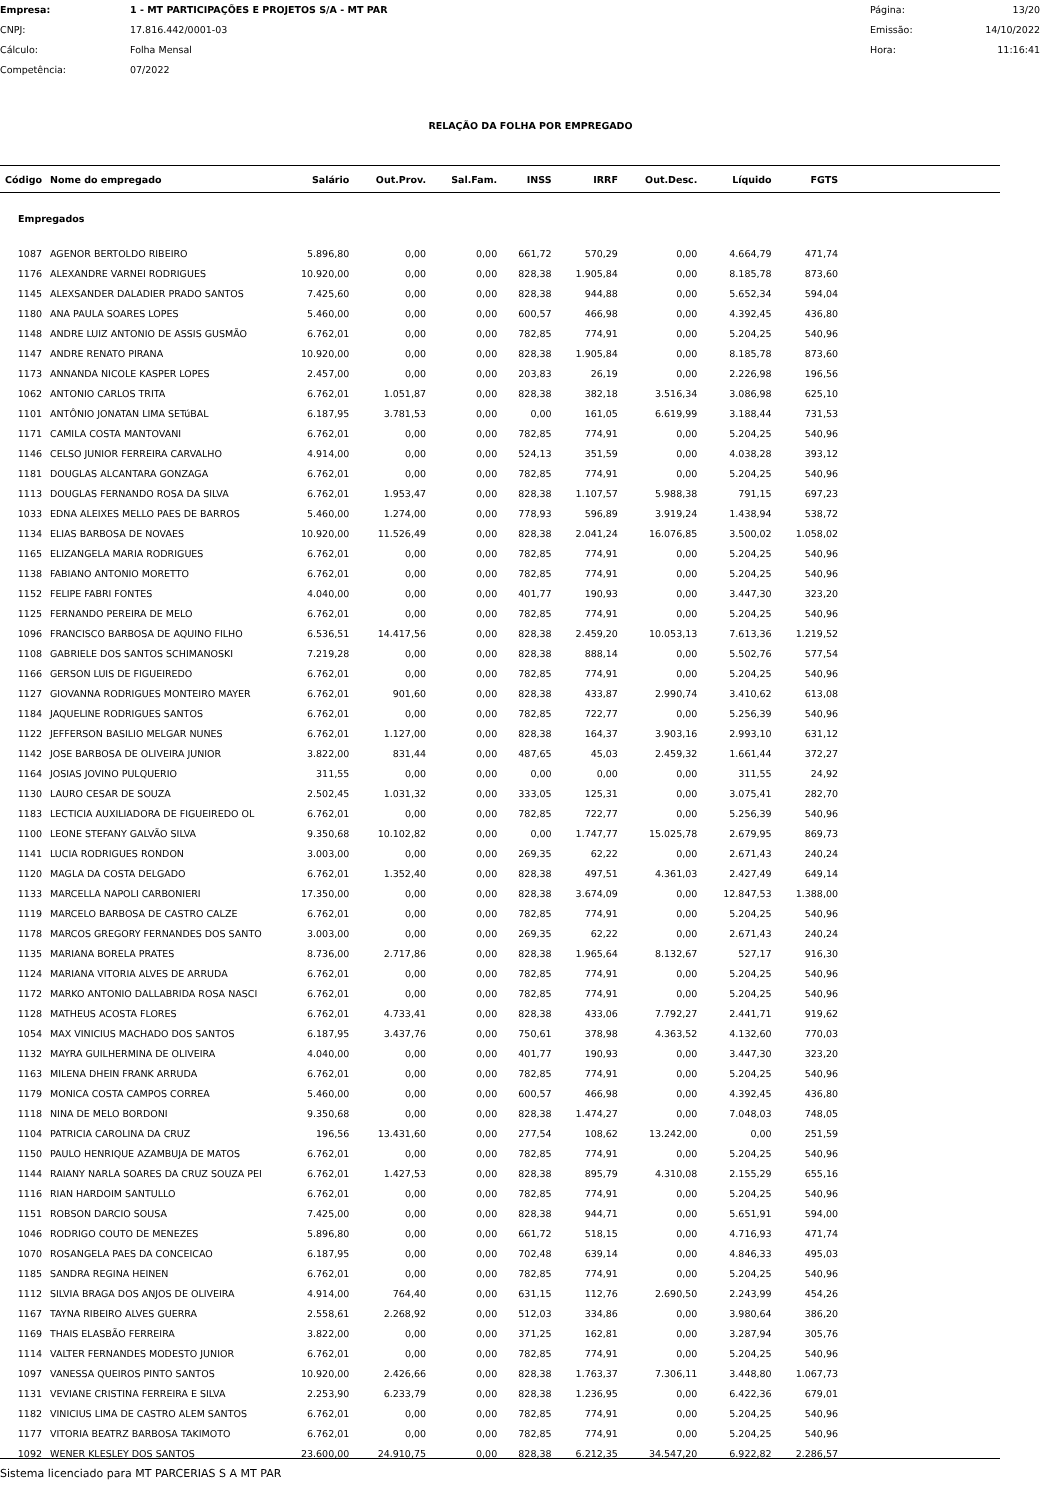Empresa:
1 - MT PARTICIPAÇÕES E PROJETOS S/A - MT PAR
Página:
13/20
CNPJ:
17.816.442/0001-03
Emissão:
14/10/2022
Cálculo:
Folha Mensal
Hora:
11:16:41
Competência:
07/2022
RELAÇÃO DA FOLHA POR EMPREGADO
| Código | Nome do empregado | Salário | Out.Prov. | Sal.Fam. | INSS | IRRF | Out.Desc. | Líquido | FGTS | |
| --- | --- | --- | --- | --- | --- | --- | --- | --- | --- | --- |
| Empregados | | | | | | | | | | |
| 1087 | AGENOR BERTOLDO RIBEIRO | 5.896,80 | 0,00 | 0,00 | 661,72 | 570,29 | 0,00 | 4.664,79 | 471,74 | |
| 1176 | ALEXANDRE VARNEI RODRIGUES | 10.920,00 | 0,00 | 0,00 | 828,38 | 1.905,84 | 0,00 | 8.185,78 | 873,60 | |
| 1145 | ALEXSANDER DALADIER PRADO SANTOS | 7.425,60 | 0,00 | 0,00 | 828,38 | 944,88 | 0,00 | 5.652,34 | 594,04 | |
| 1180 | ANA PAULA SOARES LOPES | 5.460,00 | 0,00 | 0,00 | 600,57 | 466,98 | 0,00 | 4.392,45 | 436,80 | |
| 1148 | ANDRE LUIZ ANTONIO DE ASSIS GUSMÃO | 6.762,01 | 0,00 | 0,00 | 782,85 | 774,91 | 0,00 | 5.204,25 | 540,96 | |
| 1147 | ANDRE RENATO PIRANA | 10.920,00 | 0,00 | 0,00 | 828,38 | 1.905,84 | 0,00 | 8.185,78 | 873,60 | |
| 1173 | ANNANDA NICOLE KASPER LOPES | 2.457,00 | 0,00 | 0,00 | 203,83 | 26,19 | 0,00 | 2.226,98 | 196,56 | |
| 1062 | ANTONIO CARLOS TRITA | 6.762,01 | 1.051,87 | 0,00 | 828,38 | 382,18 | 3.516,34 | 3.086,98 | 625,10 | |
| 1101 | ANTÔNIO JONATAN LIMA SETúBAL | 6.187,95 | 3.781,53 | 0,00 | 0,00 | 161,05 | 6.619,99 | 3.188,44 | 731,53 | |
| 1171 | CAMILA COSTA MANTOVANI | 6.762,01 | 0,00 | 0,00 | 782,85 | 774,91 | 0,00 | 5.204,25 | 540,96 | |
| 1146 | CELSO JUNIOR FERREIRA CARVALHO | 4.914,00 | 0,00 | 0,00 | 524,13 | 351,59 | 0,00 | 4.038,28 | 393,12 | |
| 1181 | DOUGLAS ALCANTARA GONZAGA | 6.762,01 | 0,00 | 0,00 | 782,85 | 774,91 | 0,00 | 5.204,25 | 540,96 | |
| 1113 | DOUGLAS FERNANDO ROSA DA SILVA | 6.762,01 | 1.953,47 | 0,00 | 828,38 | 1.107,57 | 5.988,38 | 791,15 | 697,23 | |
| 1033 | EDNA ALEIXES MELLO PAES DE BARROS | 5.460,00 | 1.274,00 | 0,00 | 778,93 | 596,89 | 3.919,24 | 1.438,94 | 538,72 | |
| 1134 | ELIAS BARBOSA DE NOVAES | 10.920,00 | 11.526,49 | 0,00 | 828,38 | 2.041,24 | 16.076,85 | 3.500,02 | 1.058,02 | |
| 1165 | ELIZANGELA MARIA RODRIGUES | 6.762,01 | 0,00 | 0,00 | 782,85 | 774,91 | 0,00 | 5.204,25 | 540,96 | |
| 1138 | FABIANO ANTONIO MORETTO | 6.762,01 | 0,00 | 0,00 | 782,85 | 774,91 | 0,00 | 5.204,25 | 540,96 | |
| 1152 | FELIPE FABRI FONTES | 4.040,00 | 0,00 | 0,00 | 401,77 | 190,93 | 0,00 | 3.447,30 | 323,20 | |
| 1125 | FERNANDO PEREIRA DE MELO | 6.762,01 | 0,00 | 0,00 | 782,85 | 774,91 | 0,00 | 5.204,25 | 540,96 | |
| 1096 | FRANCISCO BARBOSA DE AQUINO FILHO | 6.536,51 | 14.417,56 | 0,00 | 828,38 | 2.459,20 | 10.053,13 | 7.613,36 | 1.219,52 | |
| 1108 | GABRIELE DOS SANTOS SCHIMANOSKI | 7.219,28 | 0,00 | 0,00 | 828,38 | 888,14 | 0,00 | 5.502,76 | 577,54 | |
| 1166 | GERSON LUIS DE FIGUEIREDO | 6.762,01 | 0,00 | 0,00 | 782,85 | 774,91 | 0,00 | 5.204,25 | 540,96 | |
| 1127 | GIOVANNA RODRIGUES MONTEIRO MAYER | 6.762,01 | 901,60 | 0,00 | 828,38 | 433,87 | 2.990,74 | 3.410,62 | 613,08 | |
| 1184 | JAQUELINE RODRIGUES SANTOS | 6.762,01 | 0,00 | 0,00 | 782,85 | 722,77 | 0,00 | 5.256,39 | 540,96 | |
| 1122 | JEFFERSON BASILIO MELGAR NUNES | 6.762,01 | 1.127,00 | 0,00 | 828,38 | 164,37 | 3.903,16 | 2.993,10 | 631,12 | |
| 1142 | JOSE BARBOSA DE OLIVEIRA JUNIOR | 3.822,00 | 831,44 | 0,00 | 487,65 | 45,03 | 2.459,32 | 1.661,44 | 372,27 | |
| 1164 | JOSIAS JOVINO PULQUERIO | 311,55 | 0,00 | 0,00 | 0,00 | 0,00 | 0,00 | 311,55 | 24,92 | |
| 1130 | LAURO CESAR DE SOUZA | 2.502,45 | 1.031,32 | 0,00 | 333,05 | 125,31 | 0,00 | 3.075,41 | 282,70 | |
| 1183 | LECTICIA AUXILIADORA DE FIGUEIREDO OL | 6.762,01 | 0,00 | 0,00 | 782,85 | 722,77 | 0,00 | 5.256,39 | 540,96 | |
| 1100 | LEONE STEFANY GALVÃO SILVA | 9.350,68 | 10.102,82 | 0,00 | 0,00 | 1.747,77 | 15.025,78 | 2.679,95 | 869,73 | |
| 1141 | LUCIA RODRIGUES RONDON | 3.003,00 | 0,00 | 0,00 | 269,35 | 62,22 | 0,00 | 2.671,43 | 240,24 | |
| 1120 | MAGLA DA COSTA DELGADO | 6.762,01 | 1.352,40 | 0,00 | 828,38 | 497,51 | 4.361,03 | 2.427,49 | 649,14 | |
| 1133 | MARCELLA NAPOLI CARBONIERI | 17.350,00 | 0,00 | 0,00 | 828,38 | 3.674,09 | 0,00 | 12.847,53 | 1.388,00 | |
| 1119 | MARCELO BARBOSA DE CASTRO CALZE | 6.762,01 | 0,00 | 0,00 | 782,85 | 774,91 | 0,00 | 5.204,25 | 540,96 | |
| 1178 | MARCOS GREGORY FERNANDES DOS SANTO | 3.003,00 | 0,00 | 0,00 | 269,35 | 62,22 | 0,00 | 2.671,43 | 240,24 | |
| 1135 | MARIANA BORELA PRATES | 8.736,00 | 2.717,86 | 0,00 | 828,38 | 1.965,64 | 8.132,67 | 527,17 | 916,30 | |
| 1124 | MARIANA VITORIA ALVES DE ARRUDA | 6.762,01 | 0,00 | 0,00 | 782,85 | 774,91 | 0,00 | 5.204,25 | 540,96 | |
| 1172 | MARKO ANTONIO DALLABRIDA ROSA NASCI | 6.762,01 | 0,00 | 0,00 | 782,85 | 774,91 | 0,00 | 5.204,25 | 540,96 | |
| 1128 | MATHEUS ACOSTA FLORES | 6.762,01 | 4.733,41 | 0,00 | 828,38 | 433,06 | 7.792,27 | 2.441,71 | 919,62 | |
| 1054 | MAX VINICIUS MACHADO DOS SANTOS | 6.187,95 | 3.437,76 | 0,00 | 750,61 | 378,98 | 4.363,52 | 4.132,60 | 770,03 | |
| 1132 | MAYRA GUILHERMINA DE OLIVEIRA | 4.040,00 | 0,00 | 0,00 | 401,77 | 190,93 | 0,00 | 3.447,30 | 323,20 | |
| 1163 | MILENA DHEIN FRANK ARRUDA | 6.762,01 | 0,00 | 0,00 | 782,85 | 774,91 | 0,00 | 5.204,25 | 540,96 | |
| 1179 | MONICA COSTA CAMPOS CORREA | 5.460,00 | 0,00 | 0,00 | 600,57 | 466,98 | 0,00 | 4.392,45 | 436,80 | |
| 1118 | NINA DE MELO BORDONI | 9.350,68 | 0,00 | 0,00 | 828,38 | 1.474,27 | 0,00 | 7.048,03 | 748,05 | |
| 1104 | PATRICIA CAROLINA DA CRUZ | 196,56 | 13.431,60 | 0,00 | 277,54 | 108,62 | 13.242,00 | 0,00 | 251,59 | |
| 1150 | PAULO HENRIQUE AZAMBUJA DE MATOS | 6.762,01 | 0,00 | 0,00 | 782,85 | 774,91 | 0,00 | 5.204,25 | 540,96 | |
| 1144 | RAIANY NARLA SOARES DA CRUZ SOUZA PEI | 6.762,01 | 1.427,53 | 0,00 | 828,38 | 895,79 | 4.310,08 | 2.155,29 | 655,16 | |
| 1116 | RIAN HARDOIM SANTULLO | 6.762,01 | 0,00 | 0,00 | 782,85 | 774,91 | 0,00 | 5.204,25 | 540,96 | |
| 1151 | ROBSON DARCIO SOUSA | 7.425,00 | 0,00 | 0,00 | 828,38 | 944,71 | 0,00 | 5.651,91 | 594,00 | |
| 1046 | RODRIGO COUTO DE MENEZES | 5.896,80 | 0,00 | 0,00 | 661,72 | 518,15 | 0,00 | 4.716,93 | 471,74 | |
| 1070 | ROSANGELA PAES DA CONCEICAO | 6.187,95 | 0,00 | 0,00 | 702,48 | 639,14 | 0,00 | 4.846,33 | 495,03 | |
| 1185 | SANDRA REGINA HEINEN | 6.762,01 | 0,00 | 0,00 | 782,85 | 774,91 | 0,00 | 5.204,25 | 540,96 | |
| 1112 | SILVIA BRAGA DOS ANJOS DE OLIVEIRA | 4.914,00 | 764,40 | 0,00 | 631,15 | 112,76 | 2.690,50 | 2.243,99 | 454,26 | |
| 1167 | TAYNA RIBEIRO ALVES GUERRA | 2.558,61 | 2.268,92 | 0,00 | 512,03 | 334,86 | 0,00 | 3.980,64 | 386,20 | |
| 1169 | THAIS ELASBÃO FERREIRA | 3.822,00 | 0,00 | 0,00 | 371,25 | 162,81 | 0,00 | 3.287,94 | 305,76 | |
| 1114 | VALTER FERNANDES MODESTO JUNIOR | 6.762,01 | 0,00 | 0,00 | 782,85 | 774,91 | 0,00 | 5.204,25 | 540,96 | |
| 1097 | VANESSA QUEIROS PINTO SANTOS | 10.920,00 | 2.426,66 | 0,00 | 828,38 | 1.763,37 | 7.306,11 | 3.448,80 | 1.067,73 | |
| 1131 | VEVIANE CRISTINA FERREIRA E SILVA | 2.253,90 | 6.233,79 | 0,00 | 828,38 | 1.236,95 | 0,00 | 6.422,36 | 679,01 | |
| 1182 | VINICIUS LIMA DE CASTRO ALEM SANTOS | 6.762,01 | 0,00 | 0,00 | 782,85 | 774,91 | 0,00 | 5.204,25 | 540,96 | |
| 1177 | VITORIA BEATRZ BARBOSA TAKIMOTO | 6.762,01 | 0,00 | 0,00 | 782,85 | 774,91 | 0,00 | 5.204,25 | 540,96 | |
| 1092 | WENER KLESLEY DOS SANTOS | 23.600,00 | 24.910,75 | 0,00 | 828,38 | 6.212,35 | 34.547,20 | 6.922,82 | 2.286,57 | |
Sistema licenciado para MT PARCERIAS S A MT PAR